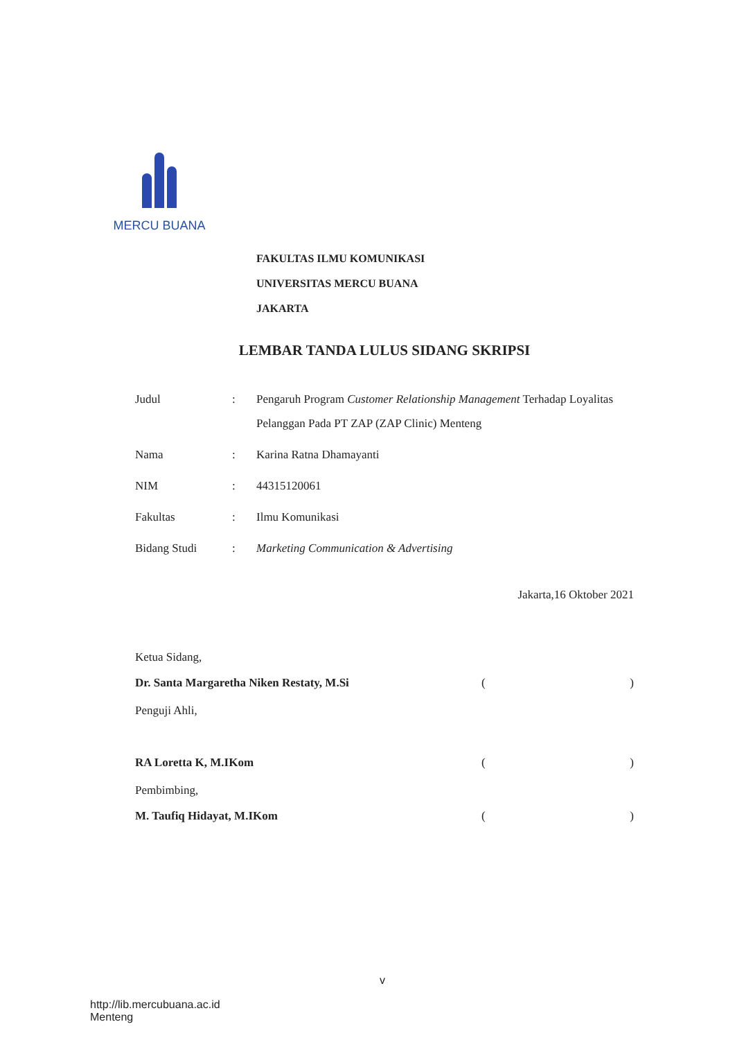MERCU BUANA
FAKULTAS ILMU KOMUNIKASI
UNIVERSITAS MERCU BUANA
JAKARTA
LEMBAR TANDA LULUS SIDANG SKRIPSI
| Judul | : | Pengaruh Program Customer Relationship Management Terhadap Loyalitas Pelanggan Pada PT ZAP (ZAP Clinic) Menteng |
| Nama | : | Karina Ratna Dhamayanti |
| NIM | : | 44315120061 |
| Fakultas | : | Ilmu Komunikasi |
| Bidang Studi | : | Marketing Communication & Advertising |
Jakarta,16 Oktober 2021
Ketua Sidang,
Dr. Santa Margaretha Niken Restaty, M.Si ()
Penguji Ahli,
RA Loretta K, M.IKom ()
Pembimbing,
M. Taufiq Hidayat, M.IKom ()
v
http://lib.mercubuana.ac.id
Menteng